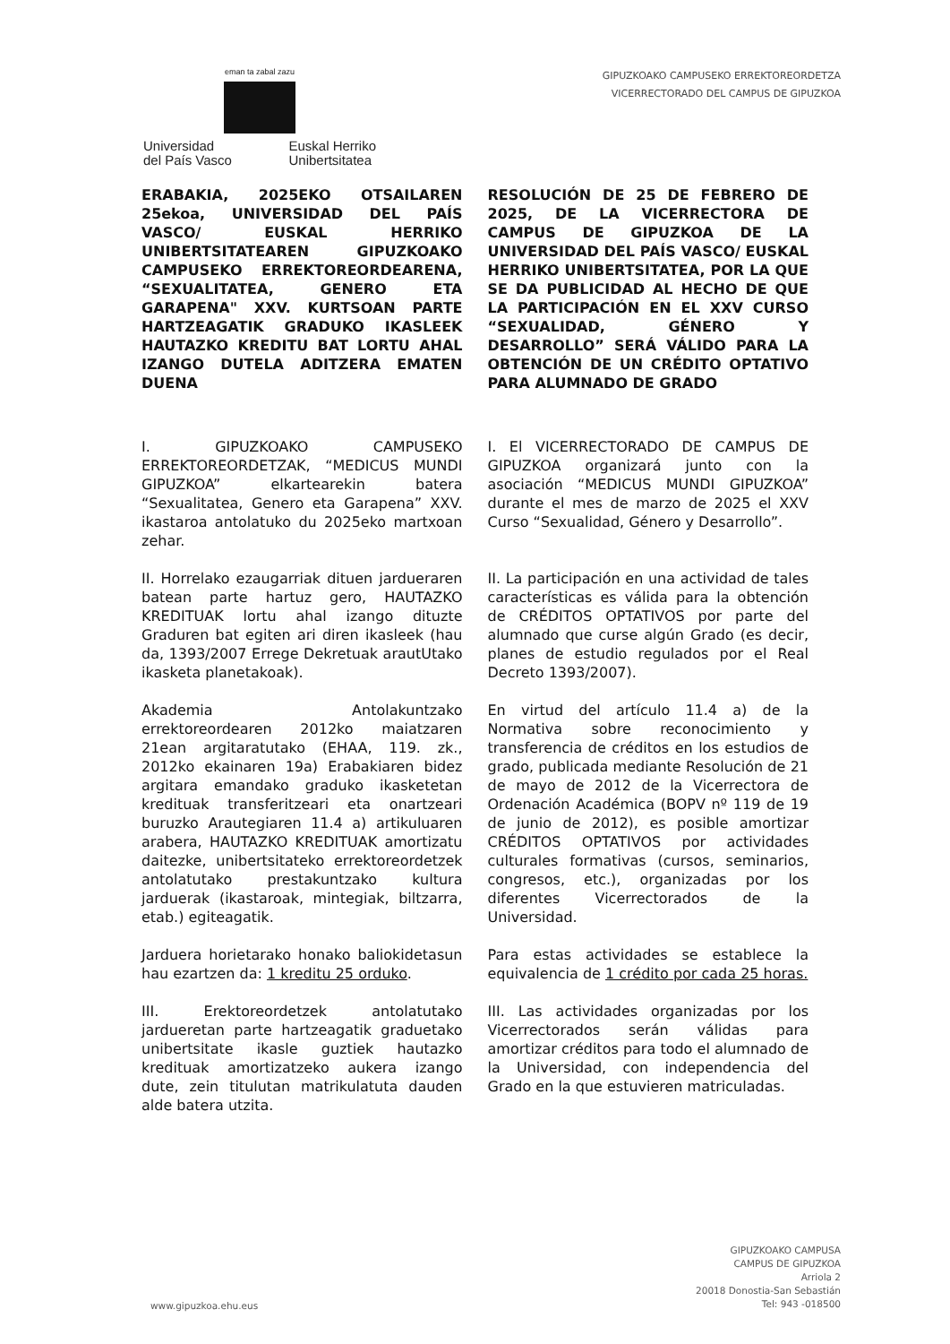eman ta zabal zazu
Universidad
del País Vasco Euskal Herriko
Unibertsitatea
GIPUZKOAKO CAMPUSEKO ERREKTOREORDETZA
VICERRECTORADO DEL CAMPUS DE GIPUZKOA
ERABAKIA, 2025EKO OTSAILAREN 25ekoa, UNIVERSIDAD DEL PAÍS VASCO/ EUSKAL HERRIKO UNIBERTSITATEAREN GIPUZKOAKO CAMPUSEKO ERREKTOREORDEARENA, “SEXUALITATEA, GENERO ETA GARAPENA" XXV. KURTSOAN PARTE HARTZEAGATIK GRADUKO IKASLEEK HAUTAZKO KREDITU BAT LORTU AHAL IZANGO DUTELA ADITZERA EMATEN DUENA
RESOLUCIÓN DE 25 DE FEBRERO DE 2025, DE LA VICERRECTORA DE CAMPUS DE GIPUZKOA DE LA UNIVERSIDAD DEL PAÍS VASCO/ EUSKAL HERRIKO UNIBERTSITATEA, POR LA QUE SE DA PUBLICIDAD AL HECHO DE QUE LA PARTICIPACIÓN EN EL XXV CURSO “SEXUALIDAD, GÉNERO Y DESARROLLO” SERÁ VÁLIDO PARA LA OBTENCIÓN DE UN CRÉDITO OPTATIVO PARA ALUMNADO DE GRADO
I. GIPUZKOAKO CAMPUSEKO ERREKTOREORDETZAK, “MEDICUS MUNDI GIPUZKOA” elkartearekin batera “Sexualitatea, Genero eta Garapena” XXV. ikastaroa antolatuko du 2025eko martxoan zehar.
I. El VICERRECTORADO DE CAMPUS DE GIPUZKOA organizará junto con la asociación “MEDICUS MUNDI GIPUZKOA” durante el mes de marzo de 2025 el XXV Curso “Sexualidad, Género y Desarrollo”.
II. Horrelako ezaugarriak dituen jardueraren batean parte hartuz gero, HAUTAZKO KREDITUAK lortu ahal izango dituzte Graduren bat egiten ari diren ikasleek (hau da, 1393/2007 Errege Dekretuak arautUtako ikasketa planetakoak).
II. La participación en una actividad de tales características es válida para la obtención de CRÉDITOS OPTATIVOS por parte del alumnado que curse algún Grado (es decir, planes de estudio regulados por el Real Decreto 1393/2007).
Akademia Antolakuntzako errektoreordearen 2012ko maiatzaren 21ean argitaratutako (EHAA, 119. zk., 2012ko ekainaren 19a) Erabakiaren bidez argitara emandako graduko ikasketetan kredituak transferitzeari eta onartzeari buruzko Arautegiaren 11.4 a) artikuluaren arabera, HAUTAZKO KREDITUAK amortizatu daitezke, unibertsitateko errektoreordetzek antolatutako prestakuntzako kultura jarduerak (ikastaroak, mintegiak, biltzarra, etab.) egiteagatik.
En virtud del artículo 11.4 a) de la Normativa sobre reconocimiento y transferencia de créditos en los estudios de grado, publicada mediante Resolución de 21 de mayo de 2012 de la Vicerrectora de Ordenación Académica (BOPV nº 119 de 19 de junio de 2012), es posible amortizar CRÉDITOS OPTATIVOS por actividades culturales formativas (cursos, seminarios, congresos, etc.), organizadas por los diferentes Vicerrectorados de la Universidad.
Jarduera horietarako honako baliokidetasun hau ezartzen da: 1 kreditu 25 orduko.
Para estas actividades se establece la equivalencia de 1 crédito por cada 25 horas.
III. Erektoreordetzek antolatutako jardueretan parte hartzeagatik graduetako unibertsitate ikasle guztiek hautazko kredituak amortizatzeko aukera izango dute, zein titulutan matrikulatuta dauden alde batera utzita.
III. Las actividades organizadas por los Vicerrectorados serán válidas para amortizar créditos para todo el alumnado de la Universidad, con independencia del Grado en la que estuvieren matriculadas.
www.gipuzkoa.ehu.eus
GIPUZKOAKO CAMPUSA
CAMPUS DE GIPUZKOA
Arriola 2
20018 Donostia-San Sebastián
Tel: 943 -018500